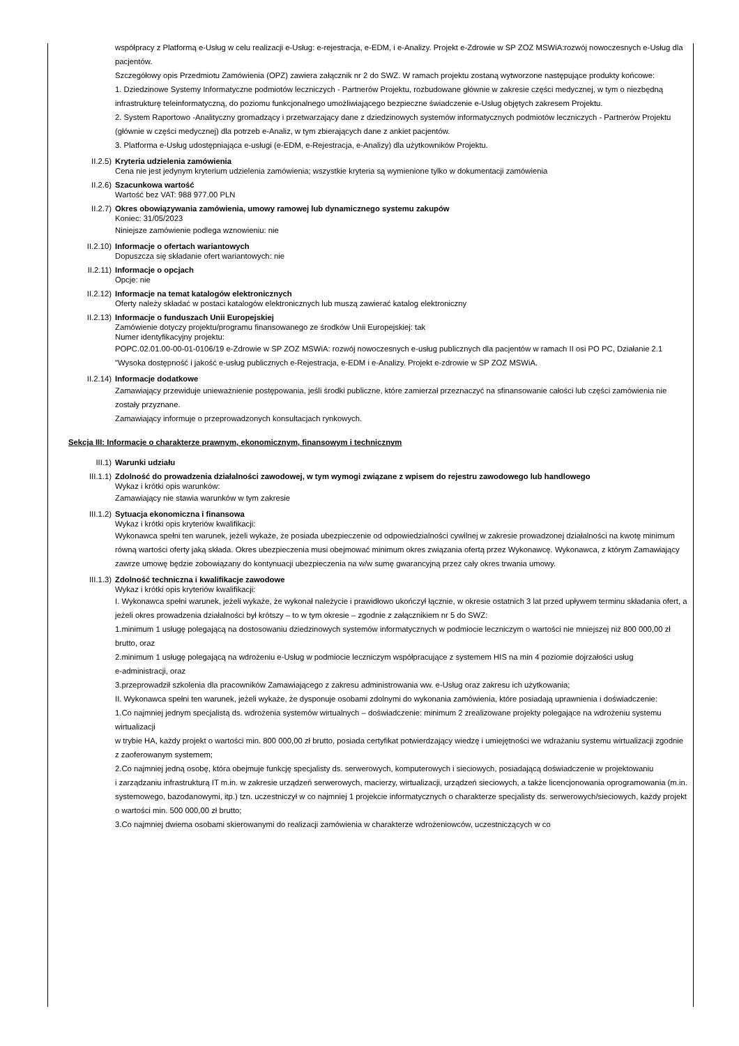współpracy z Platformą e-Usług w celu realizacji e-Usług: e-rejestracja, e-EDM, i e-Analizy. Projekt e-Zdrowie w SP ZOZ MSWiA:rozwój nowoczesnych e-Usług dla pacjentów.
Szczegółowy opis Przedmiotu Zamówienia (OPZ) zawiera załącznik nr 2 do SWZ. W ramach projektu zostaną wytworzone następujące produkty końcowe:
1. Dziedzinowe Systemy Informatyczne podmiotów leczniczych - Partnerów Projektu, rozbudowane głównie w zakresie części medycznej, w tym o niezbędną infrastrukturę teleinformatyczną, do poziomu funkcjonalnego umożliwiającego bezpieczne świadczenie e-Usług objętych zakresem Projektu.
2. System Raportowo -Analityczny gromadzący i przetwarzający dane z dziedzinowych systemów informatycznych podmiotów leczniczych - Partnerów Projektu (głównie w części medycznej) dla potrzeb e-Analiz, w tym zbierających dane z ankiet pacjentów.
3. Platforma e-Usług udostępniająca e-usługi (e-EDM, e-Rejestracja, e-Analizy) dla użytkowników Projektu.
II.2.5) Kryteria udzielenia zamówienia
Cena nie jest jedynym kryterium udzielenia zamówienia; wszystkie kryteria są wymienione tylko w dokumentacji zamówienia
II.2.6) Szacunkowa wartość
Wartość bez VAT: 988 977.00 PLN
II.2.7) Okres obowiązywania zamówienia, umowy ramowej lub dynamicznego systemu zakupów
Koniec: 31/05/2023
Niniejsze zamówienie podlega wznowieniu: nie
II.2.10) Informacje o ofertach wariantowych
Dopuszcza się składanie ofert wariantowych: nie
II.2.11) Informacje o opcjach
Opcje: nie
II.2.12) Informacje na temat katalogów elektronicznych
Oferty należy składać w postaci katalogów elektronicznych lub muszą zawierać katalog elektroniczny
II.2.13) Informacje o funduszach Unii Europejskiej
Zamówienie dotyczy projektu/programu finansowanego ze środków Unii Europejskiej: tak
Numer identyfikacyjny projektu:
POPC.02.01.00-00-01-0106/19 e-Zdrowie w SP ZOZ MSWiA: rozwój nowoczesnych e-usług publicznych dla pacjentów w ramach II osi PO PC, Działanie 2.1 "Wysoka dostępność i jakość e-usług publicznych e-Rejestracja, e-EDM i e-Analizy. Projekt e-zdrowie w SP ZOZ MSWiA.
II.2.14) Informacje dodatkowe
Zamawiający przewiduje unieważnienie postępowania, jeśli środki publiczne, które zamierzał przeznaczyć na sfinansowanie całości lub części zamówienia nie zostały przyznane.
Zamawiający informuje o przeprowadzonych konsultacjach rynkowych.
Sekcja III: Informacje o charakterze prawnym, ekonomicznym, finansowym i technicznym
III.1) Warunki udziału
III.1.1) Zdolność do prowadzenia działalności zawodowej, w tym wymogi związane z wpisem do rejestru zawodowego lub handlowego
Wykaz i krótki opis warunków:
Zamawiający nie stawia warunków w tym zakresie
III.1.2) Sytuacja ekonomiczna i finansowa
Wykaz i krótki opis kryteriów kwalifikacji:
Wykonawca spełni ten warunek, jeżeli wykaże, że posiada ubezpieczenie od odpowiedzialności cywilnej w zakresie prowadzonej działalności na kwotę minimum równą wartości oferty jaką składa. Okres ubezpieczenia musi obejmować minimum okres związania ofertą przez Wykonawcę. Wykonawca, z którym Zamawiający zawrze umowę będzie zobowiązany do kontynuacji ubezpieczenia na w/w sumę gwarancyjną przez cały okres trwania umowy.
III.1.3) Zdolność techniczna i kwalifikacje zawodowe
Wykaz i krótki opis kryteriów kwalifikacji:
I. Wykonawca spełni warunek, jeżeli wykaże, że wykonał należycie i prawidłowo ukończył łącznie, w okresie ostatnich 3 lat przed upływem terminu składania ofert, a jeżeli okres prowadzenia działalności był krótszy – to w tym okresie – zgodnie z załącznikiem nr 5 do SWZ:
1.minimum 1 usługę polegającą na dostosowaniu dziedzinowych systemów informatycznych w podmiocie leczniczym o wartości nie mniejszej niż 800 000,00 zł brutto, oraz
2.minimum 1 usługę polegającą na wdrożeniu e-Usług w podmiocie leczniczym współpracujące z systemem HIS na min 4 poziomie dojrzałości usług
e-administracji, oraz
3.przeprowadził szkolenia dla pracowników Zamawiającego z zakresu administrowania ww. e-Usług oraz zakresu ich użytkowania;
II. Wykonawca spełni ten warunek, jeżeli wykaże, że dysponuje osobami zdolnymi do wykonania zamówienia, które posiadają uprawnienia i doświadczenie:
1.Co najmniej jednym specjalistą ds. wdrożenia systemów wirtualnych – doświadczenie: minimum 2 zrealizowane projekty polegające na wdrożeniu systemu wirtualizacji
w trybie HA, każdy projekt o wartości min. 800 000,00 zł brutto, posiada certyfikat potwierdzający wiedzę i umiejętności we wdrażaniu systemu wirtualizacji zgodnie
z zaoferowanym systemem;
2.Co najmniej jedną osobę, która obejmuje funkcję specjalisty ds. serwerowych, komputerowych i sieciowych, posiadającą doświadczenie w projektowaniu
i zarządzaniu infrastrukturą IT m.in. w zakresie urządzeń serwerowych, macierzy, wirtualizacji, urządzeń sieciowych, a także licencjonowania oprogramowania (m.in. systemowego, bazodanowymi, itp.) tzn. uczestniczył w co najmniej 1 projekcie informatycznych o charakterze specjalisty ds. serwerowych/sieciowych, każdy projekt o wartości min. 500 000,00 zł brutto;
3.Co najmniej dwiema osobami skierowanymi do realizacji zamówienia w charakterze wdrożeniowców, uczestniczących w co